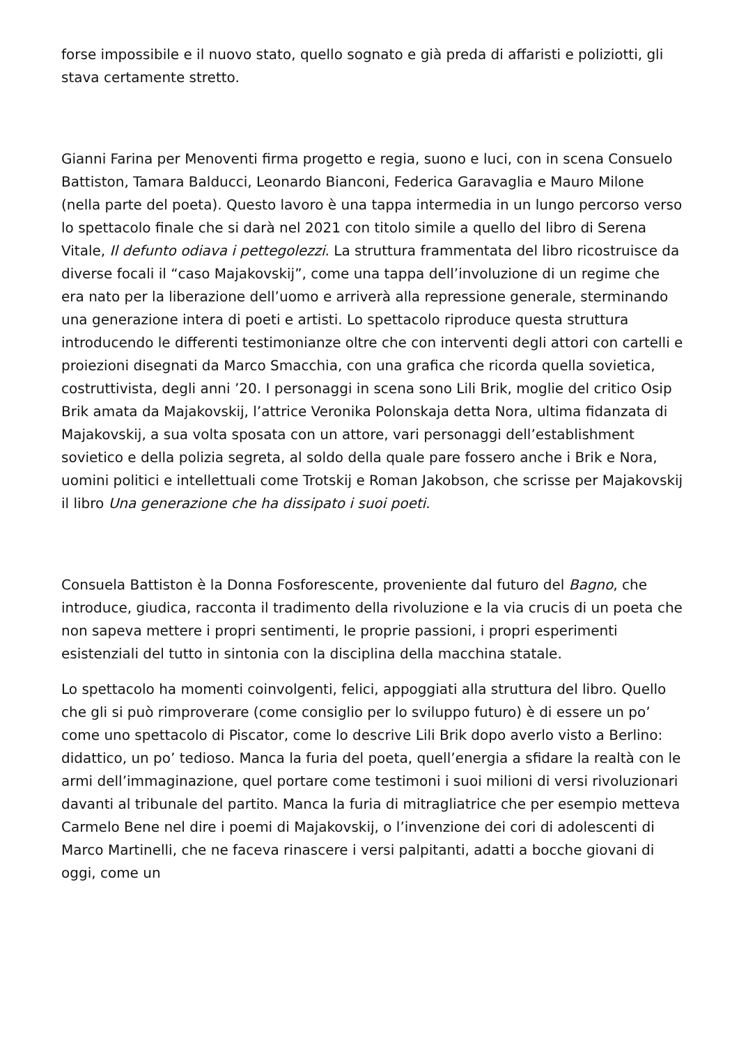forse impossibile e il nuovo stato, quello sognato e già preda di affaristi e poliziotti, gli stava certamente stretto.
Gianni Farina per Menoventi firma progetto e regia, suono e luci, con in scena Consuelo Battiston, Tamara Balducci, Leonardo Bianconi, Federica Garavaglia e Mauro Milone (nella parte del poeta). Questo lavoro è una tappa intermedia in un lungo percorso verso lo spettacolo finale che si darà nel 2021 con titolo simile a quello del libro di Serena Vitale, Il defunto odiava i pettegolezzi. La struttura frammentata del libro ricostruisce da diverse focali il “caso Majakovskij”, come una tappa dell’involuzione di un regime che era nato per la liberazione dell’uomo e arriverà alla repressione generale, sterminando una generazione intera di poeti e artisti. Lo spettacolo riproduce questa struttura introducendo le differenti testimonianze oltre che con interventi degli attori con cartelli e proiezioni disegnati da Marco Smacchia, con una grafica che ricorda quella sovietica, costruttivista, degli anni ’20. I personaggi in scena sono Lili Brik, moglie del critico Osip Brik amata da Majakovskij, l’attrice Veronika Polonskaja detta Nora, ultima fidanzata di Majakovskij, a sua volta sposata con un attore, vari personaggi dell’establishment sovietico e della polizia segreta, al soldo della quale pare fossero anche i Brik e Nora, uomini politici e intellettuali come Trotskij e Roman Jakobson, che scrisse per Majakovskij il libro Una generazione che ha dissipato i suoi poeti.
Consuela Battiston è la Donna Fosforescente, proveniente dal futuro del Bagno, che introduce, giudica, racconta il tradimento della rivoluzione e la via crucis di un poeta che non sapeva mettere i propri sentimenti, le proprie passioni, i propri esperimenti esistenziali del tutto in sintonia con la disciplina della macchina statale.
Lo spettacolo ha momenti coinvolgenti, felici, appoggiati alla struttura del libro. Quello che gli si può rimproverare (come consiglio per lo sviluppo futuro) è di essere un po’ come uno spettacolo di Piscator, come lo descrive Lili Brik dopo averlo visto a Berlino: didattico, un po’ tedioso. Manca la furia del poeta, quell’energia a sfidare la realtà con le armi dell’immaginazione, quel portare come testimoni i suoi milioni di versi rivoluzionari davanti al tribunale del partito. Manca la furia di mitragliatrice che per esempio metteva Carmelo Bene nel dire i poemi di Majakovskij, o l’invenzione dei cori di adolescenti di Marco Martinelli, che ne faceva rinascere i versi palpitanti, adatti a bocche giovani di oggi, come un